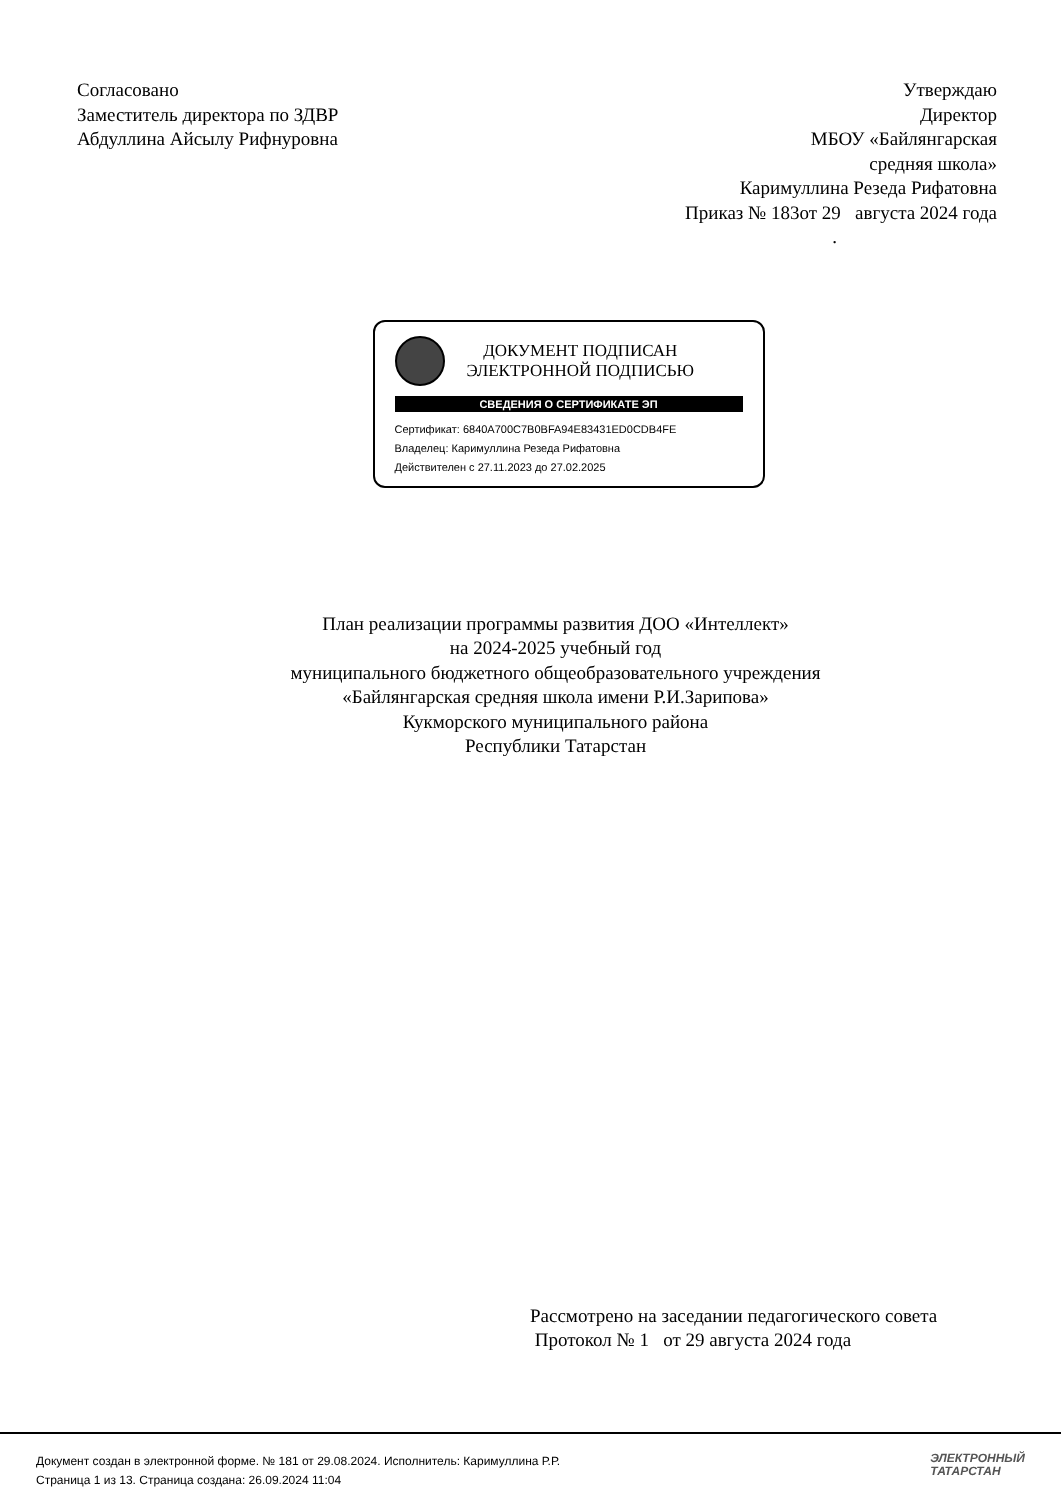Согласовано
Заместитель директора по ЗДВР
Абдуллина Айсылу Рифнуровна
Утверждаю
Директор
МБОУ «Байлянгарская
средняя школа»
Каримуллина Резеда Рифатовна
Приказ № 183от 29 августа 2024 года
.
ДОКУМЕНТ ПОДПИСАН
ЭЛЕКТРОННОЙ ПОДПИСЬЮ
СВЕДЕНИЯ О СЕРТИФИКАТЕ ЭП
Сертификат: 6840A700C7B0BFA94E83431ED0CDB4FE
Владелец: Каримуллина Резеда Рифатовна
Действителен с 27.11.2023 до 27.02.2025
План реализации программы развития ДОО «Интеллект»
на 2024-2025 учебный год
муниципального бюджетного общеобразовательного учреждения
«Байлянгарская средняя школа имени Р.И.Зарипова»
Кукморского муниципального района
Республики Татарстан
Рассмотрено на заседании педагогического совета
Протокол № 1 от 29 августа 2024 года
Документ создан в электронной форме. № 181 от 29.08.2024. Исполнитель: Каримуллина Р.Р.
Страница 1 из 13. Страница создана: 26.09.2024 11:04
ЭЛЕКТРОННЫЙ
ТАТАРСТАН